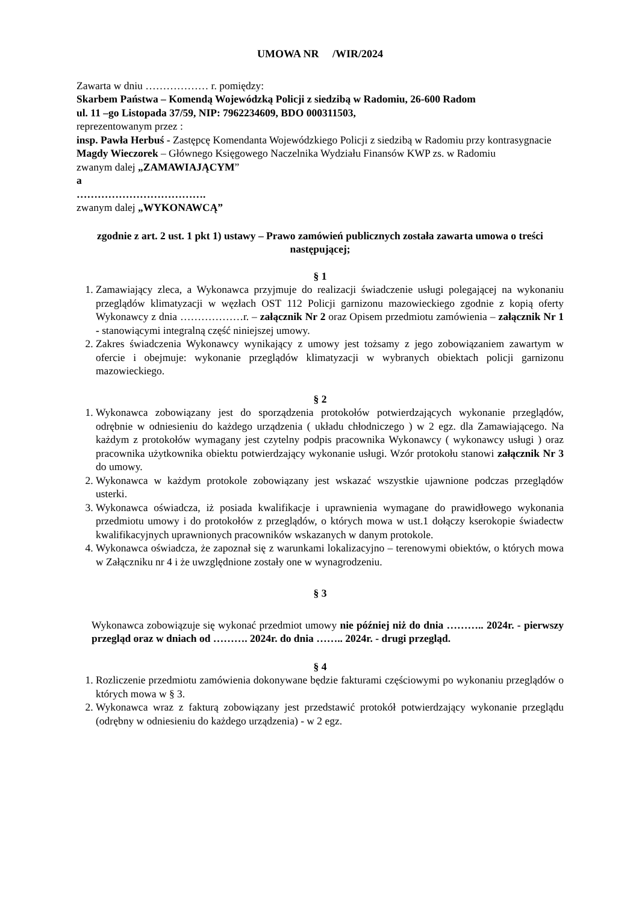UMOWA NR /WIR/2024
Zawarta w dniu ……………… r. pomiędzy:
Skarbem Państwa – Komendą Wojewódzką Policji z siedzibą w Radomiu, 26-600 Radom
ul. 11 –go Listopada 37/59, NIP: 7962234609, BDO 000311503,
reprezentowanym przez :
insp. Pawła Herbuś - Zastępcę Komendanta Wojewódzkiego Policji z siedzibą w Radomiu przy kontrasygnacie
Magdy Wieczorek – Głównego Księgowego Naczelnika Wydziału Finansów KWP zs. w Radomiu
zwanym dalej „ZAMAWIAJĄCYM”
a
……………………………….
zwanym dalej „WYKONAWCĄ”
zgodnie z art. 2 ust. 1 pkt 1) ustawy – Prawo zamówień publicznych została zawarta umowa o treści następującej;
§ 1
1. Zamawiający zleca, a Wykonawca przyjmuje do realizacji świadczenie usługi polegającej na wykonaniu przeglądów klimatyzacji w węzłach OST 112 Policji garnizonu mazowieckiego zgodnie z kopią oferty Wykonawcy z dnia ………………r. – załącznik Nr 2 oraz Opisem przedmiotu zamówienia – załącznik Nr 1 - stanowiącymi integralną część niniejszej umowy.
2. Zakres świadczenia Wykonawcy wynikający z umowy jest tożsamy z jego zobowiązaniem zawartym w ofercie i obejmuje: wykonanie przeglądów klimatyzacji w wybranych obiektach policji garnizonu mazowieckiego.
§ 2
1. Wykonawca zobowiązany jest do sporządzenia protokołów potwierdzających wykonanie przeglądów, odrębnie w odniesieniu do każdego urządzenia ( układu chłodniczego ) w 2 egz. dla Zamawiającego. Na każdym z protokołów wymagany jest czytelny podpis pracownika Wykonawcy ( wykonawcy usługi ) oraz pracownika użytkownika obiektu potwierdzający wykonanie usługi. Wzór protokołu stanowi załącznik Nr 3 do umowy.
2. Wykonawca w każdym protokole zobowiązany jest wskazać wszystkie ujawnione podczas przeglądów usterki.
3. Wykonawca oświadcza, iż posiada kwalifikacje i uprawnienia wymagane do prawidłowego wykonania przedmiotu umowy i do protokołów z przeglądów, o których mowa w ust.1 dołączy kserokopie świadectw kwalifikacyjnych uprawnionych pracowników wskazanych w danym protokole.
4. Wykonawca oświadcza, że zapoznał się z warunkami lokalizacyjno – terenowymi obiektów, o których mowa w Załączniku nr 4 i że uwzględnione zostały one w wynagrodzeniu.
§ 3
Wykonawca zobowiązuje się wykonać przedmiot umowy nie później niż do dnia ……….. 2024r. - pierwszy przegląd oraz w dniach od ………. 2024r. do dnia …….. 2024r. - drugi przegląd.
§ 4
1. Rozliczenie przedmiotu zamówienia dokonywane będzie fakturami częściowymi po wykonaniu przeglądów o których mowa w § 3.
2. Wykonawca wraz z fakturą zobowiązany jest przedstawić protokół potwierdzający wykonanie przeglądu (odrębny w odniesieniu do każdego urządzenia) - w 2 egz.